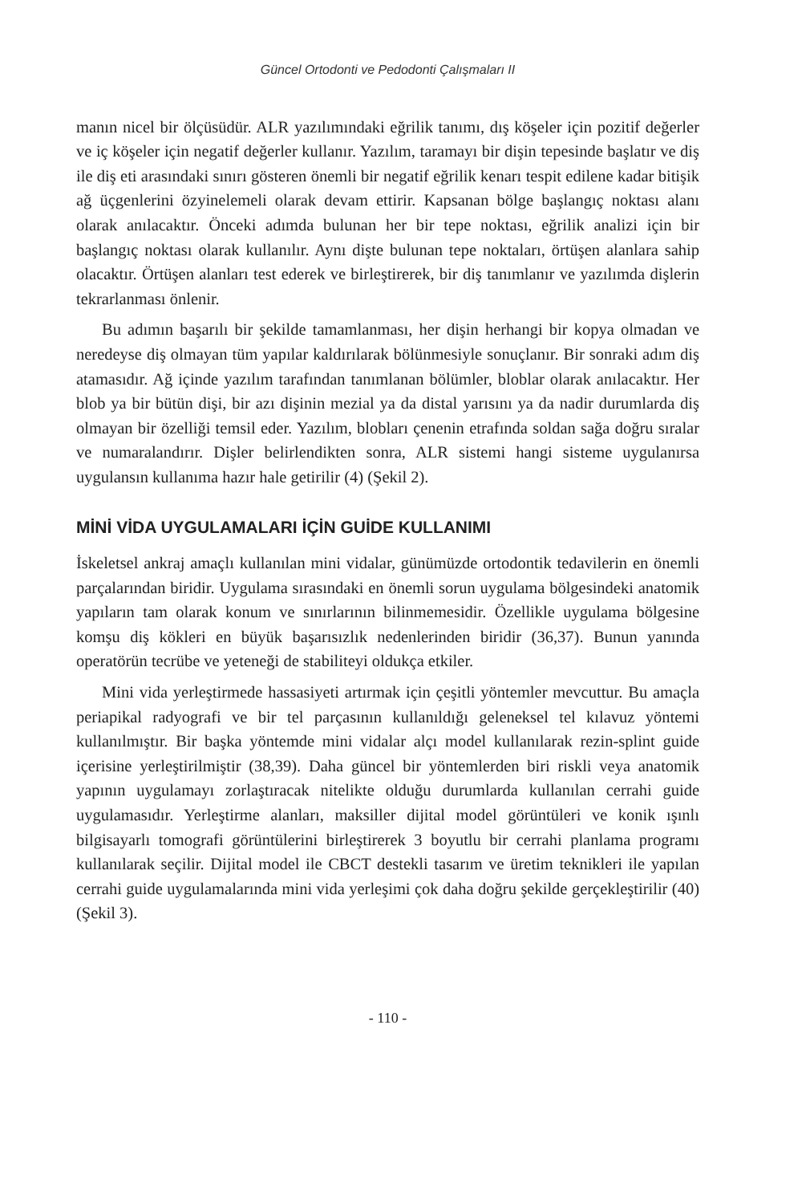Güncel Ortodonti ve Pedodonti Çalışmaları II
manın nicel bir ölçüsüdür. ALR yazılımındaki eğrilik tanımı, dış köşeler için pozitif değerler ve iç köşeler için negatif değerler kullanır. Yazılım, taramayı bir dişin tepesinde başlatır ve diş ile diş eti arasındaki sınırı gösteren önemli bir negatif eğrilik kenarı tespit edilene kadar bitişik ağ üçgenlerini özyinelemeli olarak devam ettirir. Kapsanan bölge başlangıç noktası alanı olarak anılacaktır. Önceki adımda bulunan her bir tepe noktası, eğrilik analizi için bir başlangıç noktası olarak kullanılır. Aynı dişte bulunan tepe noktaları, örtüşen alanlara sahip olacaktır. Örtüşen alanları test ederek ve birleştirerek, bir diş tanımlanır ve yazılımda dişlerin tekrarlanması önlenir.
Bu adımın başarılı bir şekilde tamamlanması, her dişin herhangi bir kopya olmadan ve neredeyse diş olmayan tüm yapılar kaldırılarak bölünmesiyle sonuçlanır. Bir sonraki adım diş atamasıdır. Ağ içinde yazılım tarafından tanımlanan bölümler, bloblar olarak anılacaktır. Her blob ya bir bütün dişi, bir azı dişinin mezial ya da distal yarısını ya da nadir durumlarda diş olmayan bir özelliği temsil eder. Yazılım, blobları çenenin etrafında soldan sağa doğru sıralar ve numaralandırır. Dişler belirlendikten sonra, ALR sistemi hangi sisteme uygulanırsa uygulansın kullanıma hazır hale getirilir (4) (Şekil 2).
MİNİ VİDA UYGULAMALARI İÇİN GUİDE KULLANIMI
İskeletsel ankraj amaçlı kullanılan mini vidalar, günümüzde ortodontik tedavilerin en önemli parçalarından biridir. Uygulama sırasındaki en önemli sorun uygulama bölgesindeki anatomik yapıların tam olarak konum ve sınırlarının bilinmemesidir. Özellikle uygulama bölgesine komşu diş kökleri en büyük başarısızlık nedenlerinden biridir (36,37). Bunun yanında operatörün tecrübe ve yeteneği de stabiliteyi oldukça etkiler.
Mini vida yerleştirmede hassasiyeti artırmak için çeşitli yöntemler mevcuttur. Bu amaçla periapikal radyografi ve bir tel parçasının kullanıldığı geleneksel tel kılavuz yöntemi kullanılmıştır. Bir başka yöntemde mini vidalar alçı model kullanılarak rezin-splint guide içerisine yerleştirilmiştir (38,39). Daha güncel bir yöntemlerden biri riskli veya anatomik yapının uygulamayı zorlaştıracak nitelikte olduğu durumlarda kullanılan cerrahi guide uygulamasıdır. Yerleştirme alanları, maksiller dijital model görüntüleri ve konik ışınlı bilgisayarlı tomografi görüntülerini birleştirerek 3 boyutlu bir cerrahi planlama programı kullanılarak seçilir. Dijital model ile CBCT destekli tasarım ve üretim teknikleri ile yapılan cerrahi guide uygulamalarında mini vida yerleşimi çok daha doğru şekilde gerçekleştirilir (40) (Şekil 3).
- 110 -